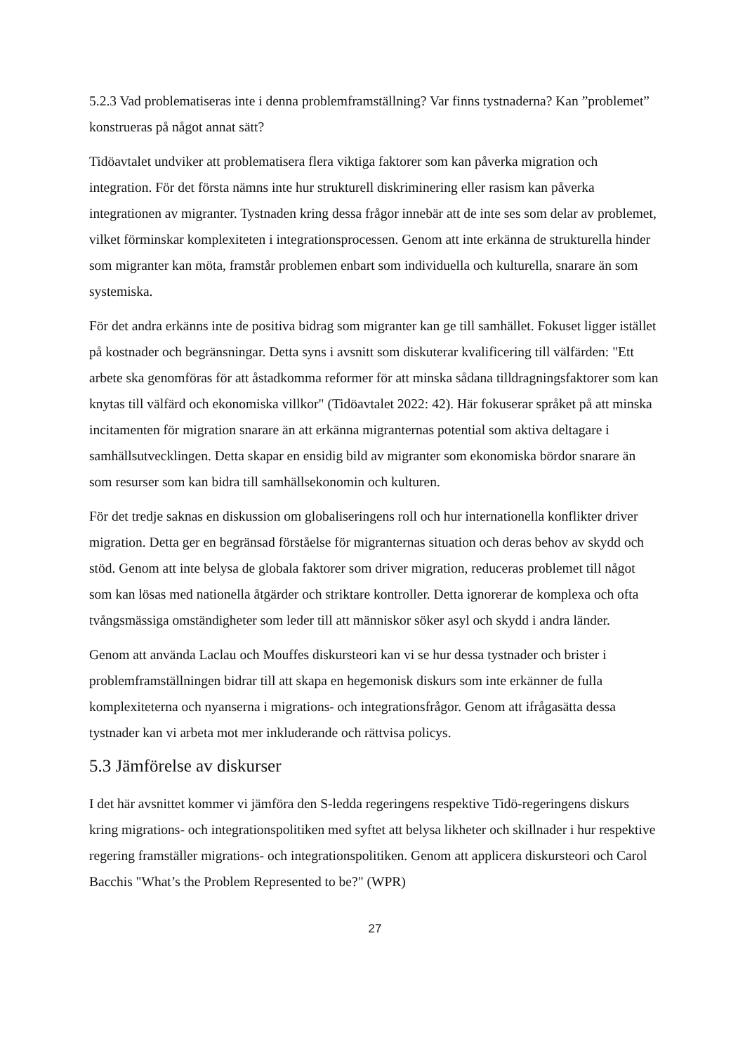5.2.3 Vad problematiseras inte i denna problemframställning? Var finns tystnaderna? Kan ”problemet” konstrueras på något annat sätt?
Tidöavtalet undviker att problematisera flera viktiga faktorer som kan påverka migration och integration. För det första nämns inte hur strukturell diskriminering eller rasism kan påverka integrationen av migranter. Tystnaden kring dessa frågor innebär att de inte ses som delar av problemet, vilket förminskar komplexiteten i integrationsprocessen. Genom att inte erkänna de strukturella hinder som migranter kan möta, framstår problemen enbart som individuella och kulturella, snarare än som systemiska.
För det andra erkänns inte de positiva bidrag som migranter kan ge till samhället. Fokuset ligger istället på kostnader och begränsningar. Detta syns i avsnitt som diskuterar kvalificering till välfärden: "Ett arbete ska genomföras för att åstadkomma reformer för att minska sådana tilldragningsfaktorer som kan knytas till välfärd och ekonomiska villkor" (Tidöavtalet 2022: 42). Här fokuserar språket på att minska incitamenten för migration snarare än att erkänna migranternas potential som aktiva deltagare i samhällsutvecklingen. Detta skapar en ensidig bild av migranter som ekonomiska bördor snarare än som resurser som kan bidra till samhällsekonomin och kulturen.
För det tredje saknas en diskussion om globaliseringens roll och hur internationella konflikter driver migration. Detta ger en begränsad förståelse för migranternas situation och deras behov av skydd och stöd. Genom att inte belysa de globala faktorer som driver migration, reduceras problemet till något som kan lösas med nationella åtgärder och striktare kontroller. Detta ignorerar de komplexa och ofta tvångsmässiga omständigheter som leder till att människor söker asyl och skydd i andra länder.
Genom att använda Laclau och Mouffes diskursteori kan vi se hur dessa tystnader och brister i problemframställningen bidrar till att skapa en hegemonisk diskurs som inte erkänner de fulla komplexiteterna och nyanserna i migrations- och integrationsfrågor. Genom att ifrågasätta dessa tystnader kan vi arbeta mot mer inkluderande och rättvisa policys.
5.3 Jämförelse av diskurser
I det här avsnittet kommer vi jämföra den S-ledda regeringens respektive Tidö-regeringens diskurs kring migrations- och integrationspolitiken med syftet att belysa likheter och skillnader i hur respektive regering framställer migrations- och integrationspolitiken. Genom att applicera diskursteori och Carol Bacchis "What’s the Problem Represented to be?" (WPR)
27